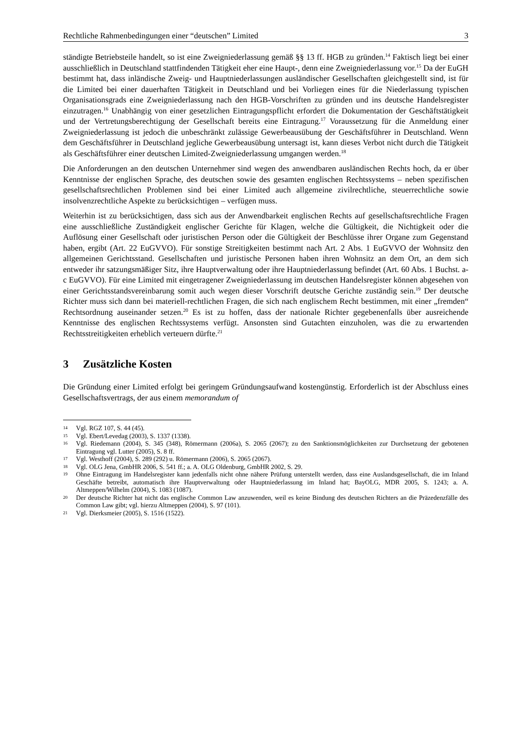Rechtliche Rahmenbedingungen einer “deutschen” Limited 3
ständigte Betriebsteile handelt, so ist eine Zweigniederlassung gemäß §§ 13 ff. HGB zu gründen.<sup>14</sup> Faktisch liegt bei einer ausschließlich in Deutschland stattfindenden Tätigkeit eher eine Haupt-, denn eine Zweigniederlassung vor.<sup>15</sup> Da der EuGH bestimmt hat, dass inländische Zweig- und Hauptniederlassungen ausländischer Gesellschaften gleichgestellt sind, ist für die Limited bei einer dauerhaften Tätigkeit in Deutschland und bei Vorliegen eines für die Niederlassung typischen Organisationsgrads eine Zweigniederlassung nach den HGB-Vorschriften zu gründen und ins deutsche Handelsregister einzutragen.<sup>16</sup> Unabhängig von einer gesetzlichen Eintragungspflicht erfordert die Dokumentation der Geschäftstätigkeit und der Vertretungsberechtigung der Gesellschaft bereits eine Eintragung.<sup>17</sup> Voraussetzung für die Anmeldung einer Zweigniederlassung ist jedoch die unbeschränkt zulässige Gewerbeausübung der Geschäftsführer in Deutschland. Wenn dem Geschäftsführer in Deutschland jegliche Gewerbeausübung untersagt ist, kann dieses Verbot nicht durch die Tätigkeit als Geschäftsführer einer deutschen Limited-Zweigniederlassung umgangen werden.<sup>18</sup>
Die Anforderungen an den deutschen Unternehmer sind wegen des anwendbaren ausländischen Rechts hoch, da er über Kenntnisse der englischen Sprache, des deutschen sowie des gesamten englischen Rechtssystems – neben spezifischen gesellschaftsrechtlichen Problemen sind bei einer Limited auch allgemeine zivilrechtliche, steuerrechtliche sowie insolvenzrechtliche Aspekte zu berücksichtigen – verfügen muss.
Weiterhin ist zu berücksichtigen, dass sich aus der Anwendbarkeit englischen Rechts auf gesellschaftsrechtliche Fragen eine ausschließliche Zuständigkeit englischer Gerichte für Klagen, welche die Gültigkeit, die Nichtigkeit oder die Auflösung einer Gesellschaft oder juristischen Person oder die Gültigkeit der Beschlüsse ihrer Organe zum Gegenstand haben, ergibt (Art. 22 EuGVVO). Für sonstige Streitigkeiten bestimmt nach Art. 2 Abs. 1 EuGVVO der Wohnsitz den allgemeinen Gerichtsstand. Gesellschaften und juristische Personen haben ihren Wohnsitz an dem Ort, an dem sich entweder ihr satzungsmäßiger Sitz, ihre Hauptverwaltung oder ihre Hauptniederlassung befindet (Art. 60 Abs. 1 Buchst. a-c EuGVVO). Für eine Limited mit eingetragener Zweigniederlassung im deutschen Handelsregister können abgesehen von einer Gerichtsstandsvereinbarung somit auch wegen dieser Vorschrift deutsche Gerichte zuständig sein.<sup>19</sup> Der deutsche Richter muss sich dann bei materiell-rechtlichen Fragen, die sich nach englischem Recht bestimmen, mit einer „fremden“ Rechtsordnung auseinander setzen.<sup>20</sup> Es ist zu hoffen, dass der nationale Richter gegebenenfalls über ausreichende Kenntnisse des englischen Rechtssystems verfügt. Ansonsten sind Gutachten einzuholen, was die zu erwartenden Rechtsstreitigkeiten erheblich verteuern dürfte.<sup>21</sup>
3 Zusätzliche Kosten
Die Gründung einer Limited erfolgt bei geringem Gründungsaufwand kostengünstig. Erforderlich ist der Abschluss eines Gesellschaftsvertrags, der aus einem memorandum of
14 Vgl. RGZ 107, S. 44 (45).
15 Vgl. Ebert/Levedag (2003), S. 1337 (1338).
16 Vgl. Riedemann (2004), S. 345 (348), Römermann (2006a), S. 2065 (2067); zu den Sanktionsmöglichkeiten zur Durchsetzung der gebotenen Eintragung vgl. Lutter (2005), S. 8 ff.
17 Vgl. Westhoff (2004), S. 289 (292) u. Römermann (2006), S. 2065 (2067).
18 Vgl. OLG Jena, GmbHR 2006, S. 541 ff.; a. A. OLG Oldenburg, GmbHR 2002, S. 29.
19 Ohne Eintragung im Handelsregister kann jedenfalls nicht ohne nähere Prüfung unterstellt werden, dass eine Auslandsgesellschaft, die im Inland Geschäfte betreibt, automatisch ihre Hauptverwaltung oder Hauptniederlassung im Inland hat; BayOLG, MDR 2005, S. 1243; a. A. Altmeppen/Wilhelm (2004), S. 1083 (1087).
20 Der deutsche Richter hat nicht das englische Common Law anzuwenden, weil es keine Bindung des deutschen Richters an die Präzedenzfälle des Common Law gibt; vgl. hierzu Altmeppen (2004), S. 97 (101).
21 Vgl. Dierksmeier (2005), S. 1516 (1522).